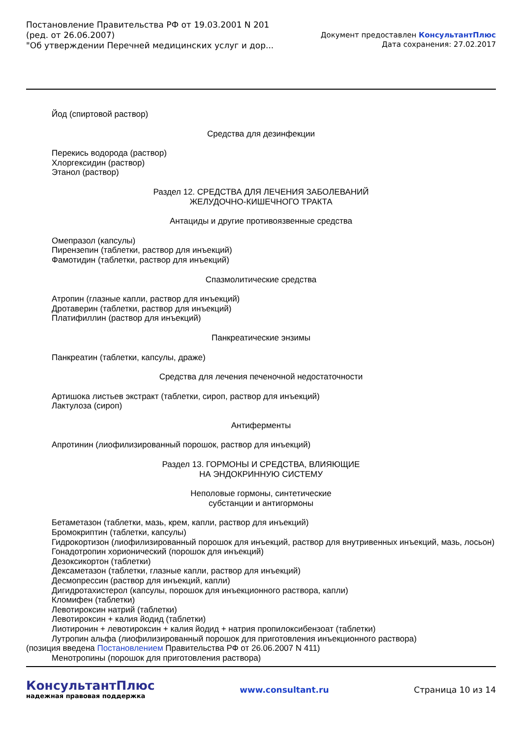Постановление Правительства РФ от 19.03.2001 N 201
(ред. от 26.06.2007)
"Об утверждении Перечней медицинских услуг и дор...
Документ предоставлен КонсультантПлюс
Дата сохранения: 27.02.2017
Йод (спиртовой раствор)
Средства для дезинфекции
Перекись водорода (раствор)
Хлоргексидин (раствор)
Этанол (раствор)
Раздел 12. СРЕДСТВА ДЛЯ ЛЕЧЕНИЯ ЗАБОЛЕВАНИЙ
ЖЕЛУДОЧНО-КИШЕЧНОГО ТРАКТА
Антациды и другие противоязвенные средства
Омепразол (капсулы)
Пирензепин (таблетки, раствор для инъекций)
Фамотидин (таблетки, раствор для инъекций)
Спазмолитические средства
Атропин (глазные капли, раствор для инъекций)
Дротаверин (таблетки, раствор для инъекций)
Платифиллин (раствор для инъекций)
Панкреатические энзимы
Панкреатин (таблетки, капсулы, драже)
Средства для лечения печеночной недостаточности
Артишока листьев экстракт (таблетки, сироп, раствор для инъекций)
Лактулоза (сироп)
Антиферменты
Апротинин (лиофилизированный порошок, раствор для инъекций)
Раздел 13. ГОРМОНЫ И СРЕДСТВА, ВЛИЯЮЩИЕ
НА ЭНДОКРИННУЮ СИСТЕМУ
Неполовые гормоны, синтетические
субстанции и антигормоны
Бетаметазон (таблетки, мазь, крем, капли, раствор для инъекций)
Бромокриптин (таблетки, капсулы)
Гидрокортизон (лиофилизированный порошок для инъекций, раствор для внутривенных инъекций, мазь, лосьон)
Гонадотропин хорионический (порошок для инъекций)
Дезоксикортон (таблетки)
Дексаметазон (таблетки, глазные капли, раствор для инъекций)
Десмопрессин (раствор для инъекций, капли)
Дигидротахистерол (капсулы, порошок для инъекционного раствора, капли)
Кломифен (таблетки)
Левотироксин натрий (таблетки)
Левотироксин + калия йодид (таблетки)
Лиотиронин + левотироксин + калия йодид + натрия пропилоксибензоат (таблетки)
Лутропин альфа (лиофилизированный порошок для приготовления инъекционного раствора)
(позиция введена Постановлением Правительства РФ от 26.06.2007 N 411)
Менотропины (порошок для приготовления раствора)
КонсультантПлюс
надежная правовая поддержка
www.consultant.ru Страница 10 из 14